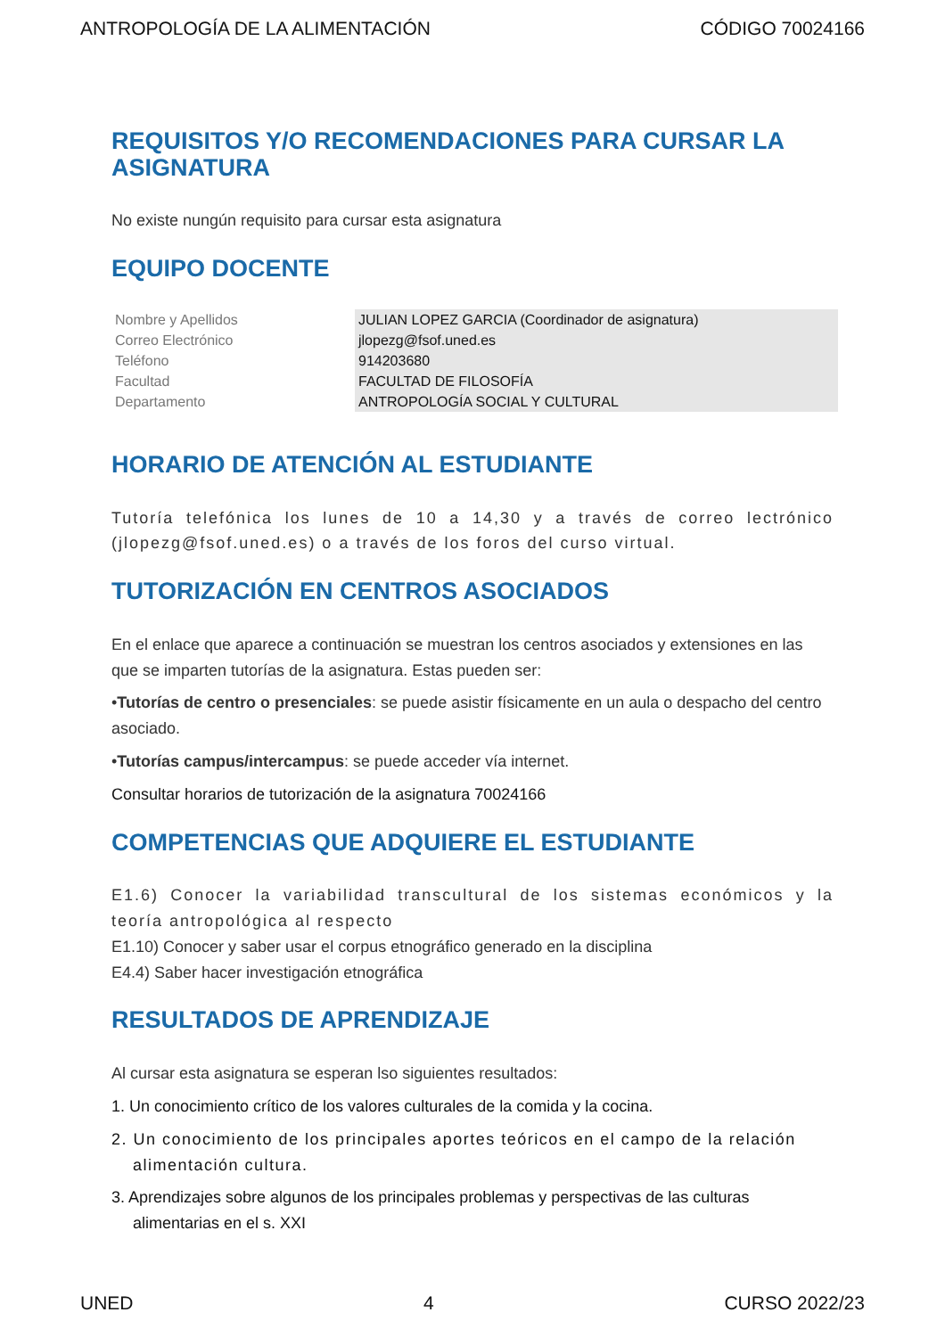ANTROPOLOGÍA DE LA ALIMENTACIÓN CÓDIGO 70024166
REQUISITOS Y/O RECOMENDACIONES PARA CURSAR LA ASIGNATURA
No existe nungún requisito para cursar esta asignatura
EQUIPO DOCENTE
| Nombre y Apellidos | JULIAN LOPEZ GARCIA (Coordinador de asignatura) |
| Correo Electrónico | jlopezg@fsof.uned.es |
| Teléfono | 914203680 |
| Facultad | FACULTAD DE FILOSOFÍA |
| Departamento | ANTROPOLOGÍA SOCIAL Y CULTURAL |
HORARIO DE ATENCIÓN AL ESTUDIANTE
Tutoría telefónica los lunes de 10 a 14,30 y a través de correo lectrónico (jlopezg@fsof.uned.es) o a través de los foros del curso virtual.
TUTORIZACIÓN EN CENTROS ASOCIADOS
En el enlace que aparece a continuación se muestran los centros asociados y extensiones en las que se imparten tutorías de la asignatura. Estas pueden ser:
•Tutorías de centro o presenciales: se puede asistir físicamente en un aula o despacho del centro asociado.
•Tutorías campus/intercampus: se puede acceder vía internet.
Consultar horarios de tutorización de la asignatura 70024166
COMPETENCIAS QUE ADQUIERE EL ESTUDIANTE
E1.6) Conocer la variabilidad transcultural de los sistemas económicos y la teoría antropológica al respecto
E1.10) Conocer y saber usar el corpus etnográfico generado en la disciplina
E4.4) Saber hacer investigación etnográfica
RESULTADOS DE APRENDIZAJE
Al cursar esta asignatura se esperan lso siguientes resultados:
1. Un conocimiento crítico de los valores culturales de la comida y la cocina.
2. Un conocimiento de los principales aportes teóricos en el campo de la relación alimentación cultura.
3. Aprendizajes sobre algunos de los principales problemas y perspectivas de las culturas alimentarias en el s. XXI
UNED 4 CURSO 2022/23